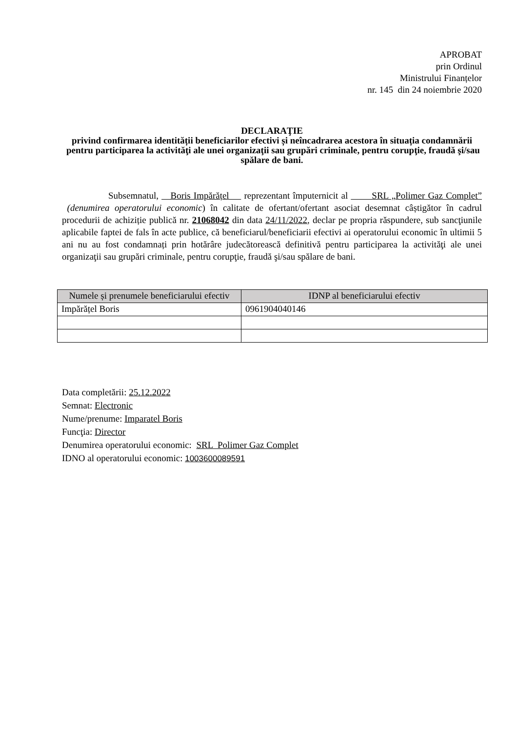APROBAT
prin Ordinul
Ministrului Finanțelor
nr. 145 din 24 noiembrie 2020
DECLARAŢIE
privind confirmarea identității beneficiarilor efectivi și neîncadrarea acestora în situația condamnării pentru participarea la activităţi ale unei organizaţii sau grupări criminale, pentru corupţie, fraudă şi/sau spălare de bani.
Subsemnatul, Boris Impărățel reprezentant împuternicit al SRL „Polimer Gaz Complet” (denumirea operatorului economic) în calitate de ofertant/ofertant asociat desemnat câștigător în cadrul procedurii de achiziție publică nr. 21068042 din data 24/11/2022, declar pe propria răspundere, sub sancţiunile aplicabile faptei de fals în acte publice, că beneficiarul/beneficiarii efectivi ai operatorului economic în ultimii 5 ani nu au fost condamnați prin hotărâre judecătorească definitivă pentru participarea la activităţi ale unei organizaţii sau grupări criminale, pentru corupţie, fraudă şi/sau spălare de bani.
| Numele și prenumele beneficiarului efectiv | IDNP al beneficiarului efectiv |
| --- | --- |
| Impărățel Boris | 0961904040146 |
Data completării: 25.12.2022
Semnat: Electronic
Nume/prenume: Imparatel Boris
Funcţia: Director
Denumirea operatorului economic: SRL Polimer Gaz Complet
IDNO al operatorului economic: 1003600089591